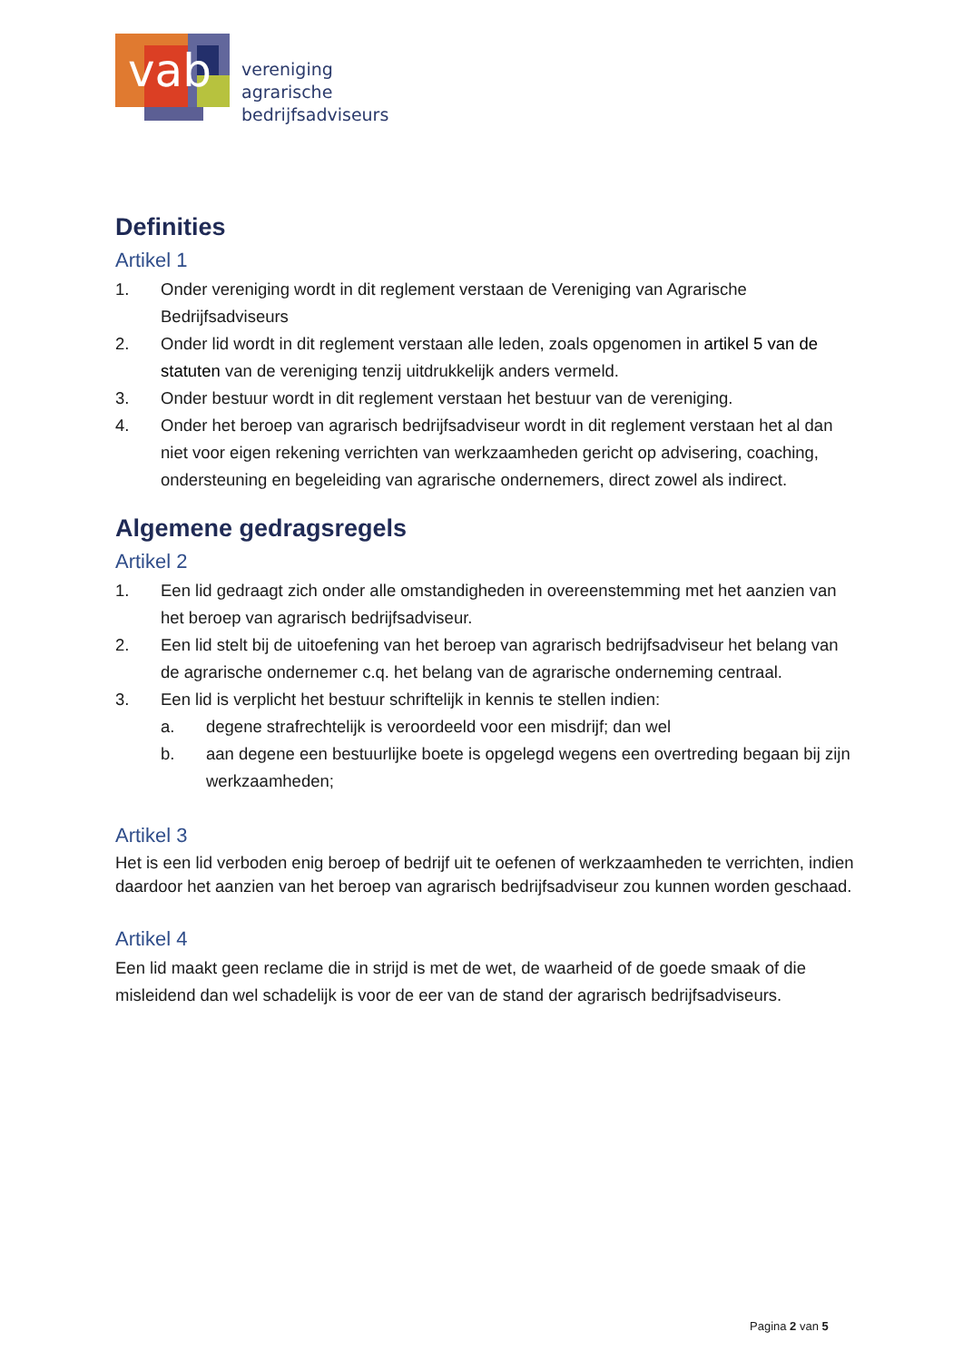vab
vereniging
agrarische
bedrijfsadviseurs
Definities
Artikel 1
1. Onder vereniging wordt in dit reglement verstaan de Vereniging van Agrarische Bedrijfsadviseurs
2. Onder lid wordt in dit reglement verstaan alle leden, zoals opgenomen in artikel 5 van de statuten van de vereniging tenzij uitdrukkelijk anders vermeld.
3. Onder bestuur wordt in dit reglement verstaan het bestuur van de vereniging.
4. Onder het beroep van agrarisch bedrijfsadviseur wordt in dit reglement verstaan het al dan niet voor eigen rekening verrichten van werkzaamheden gericht op advisering, coaching, ondersteuning en begeleiding van agrarische ondernemers, direct zowel als indirect.
Algemene gedragsregels
Artikel 2
1. Een lid gedraagt zich onder alle omstandigheden in overeenstemming met het aanzien van het beroep van agrarisch bedrijfsadviseur.
2. Een lid stelt bij de uitoefening van het beroep van agrarisch bedrijfsadviseur het belang van de agrarische ondernemer c.q. het belang van de agrarische onderneming centraal.
3. Een lid is verplicht het bestuur schriftelijk in kennis te stellen indien:
a. degene strafrechtelijk is veroordeeld voor een misdrijf; dan wel
b. aan degene een bestuurlijke boete is opgelegd wegens een overtreding begaan bij zijn werkzaamheden;
Artikel 3
Het is een lid verboden enig beroep of bedrijf uit te oefenen of werkzaamheden te verrichten, indien daardoor het aanzien van het beroep van agrarisch bedrijfsadviseur zou kunnen worden geschaad.
Artikel 4
Een lid maakt geen reclame die in strijd is met de wet, de waarheid of de goede smaak of die misleidend dan wel schadelijk is voor de eer van de stand der agrarisch bedrijfsadviseurs.
Pagina 2 van 5